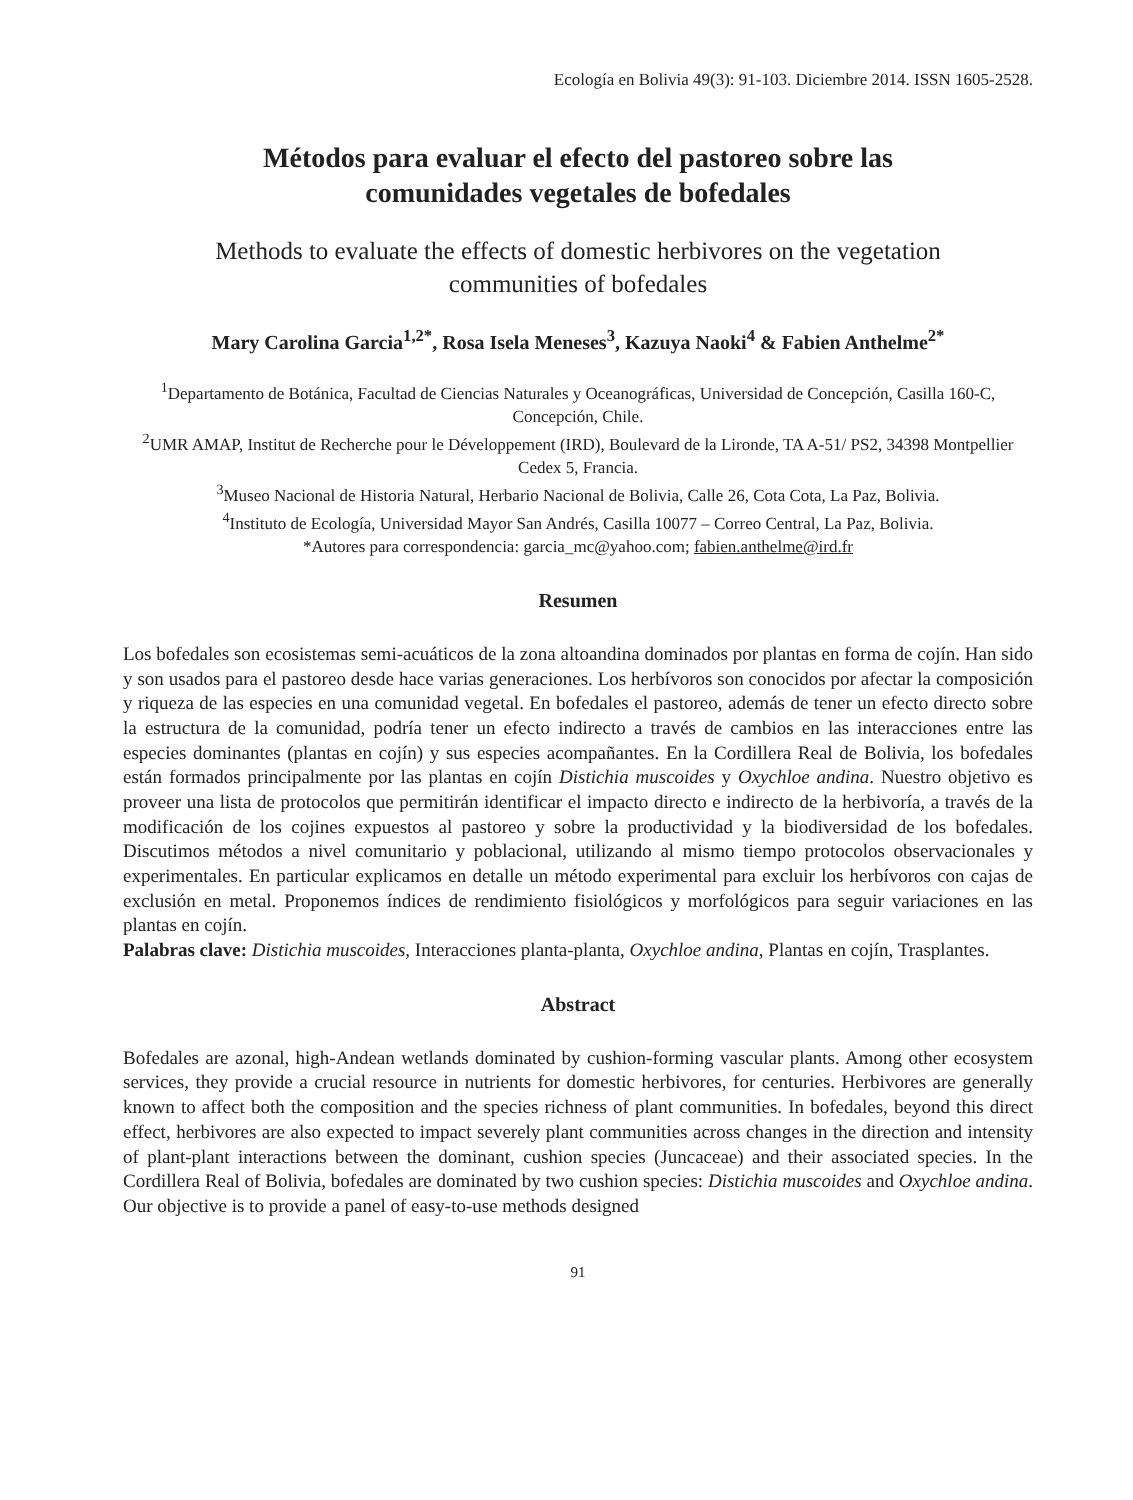Ecología en Bolivia 49(3): 91-103. Diciembre 2014. ISSN 1605-2528.
Métodos para evaluar el efecto del pastoreo sobre las
comunidades vegetales de bofedales
Methods to evaluate the effects of domestic herbivores on the vegetation
communities of bofedales
Mary Carolina Garcia<sup>1,2*</sup>, Rosa Isela Meneses<sup>3</sup>, Kazuya Naoki<sup>4</sup> & Fabien Anthelme<sup>2*</sup>
<sup>1</sup> Departamento de Botánica, Facultad de Ciencias Naturales y Oceanográficas, Universidad de Concepción, Casilla 160-C, Concepción, Chile.
<sup>2</sup> UMR AMAP, Institut de Recherche pour le Développement (IRD), Boulevard de la Lironde, TA A-51/ PS2, 34398 Montpellier Cedex 5, Francia.
<sup>3</sup> Museo Nacional de Historia Natural, Herbario Nacional de Bolivia, Calle 26, Cota Cota, La Paz, Bolivia.
<sup>4</sup> Instituto de Ecología, Universidad Mayor San Andrés, Casilla 10077 – Correo Central, La Paz, Bolivia.
*Autores para correspondencia: garcia_mc@yahoo.com; fabien.anthelme@ird.fr
Resumen
Los bofedales son ecosistemas semi-acuáticos de la zona altoandina dominados por plantas en forma de cojín. Han sido y son usados para el pastoreo desde hace varias generaciones. Los herbívoros son conocidos por afectar la composición y riqueza de las especies en una comunidad vegetal. En bofedales el pastoreo, además de tener un efecto directo sobre la estructura de la comunidad, podría tener un efecto indirecto a través de cambios en las interacciones entre las especies dominantes (plantas en cojín) y sus especies acompañantes. En la Cordillera Real de Bolivia, los bofedales están formados principalmente por las plantas en cojín Distichia muscoides y Oxychloe andina. Nuestro objetivo es proveer una lista de protocolos que permitirán identificar el impacto directo e indirecto de la herbivoría, a través de la modificación de los cojines expuestos al pastoreo y sobre la productividad y la biodiversidad de los bofedales. Discutimos métodos a nivel comunitario y poblacional, utilizando al mismo tiempo protocolos observacionales y experimentales. En particular explicamos en detalle un método experimental para excluir los herbívoros con cajas de exclusión en metal. Proponemos índices de rendimiento fisiológicos y morfológicos para seguir variaciones en las plantas en cojín.
Palabras clave: Distichia muscoides, Interacciones planta-planta, Oxychloe andina, Plantas en cojín, Trasplantes.
Abstract
Bofedales are azonal, high-Andean wetlands dominated by cushion-forming vascular plants. Among other ecosystem services, they provide a crucial resource in nutrients for domestic herbivores, for centuries. Herbivores are generally known to affect both the composition and the species richness of plant communities. In bofedales, beyond this direct effect, herbivores are also expected to impact severely plant communities across changes in the direction and intensity of plant-plant interactions between the dominant, cushion species (Juncaceae) and their associated species. In the Cordillera Real of Bolivia, bofedales are dominated by two cushion species: Distichia muscoides and Oxychloe andina. Our objective is to provide a panel of easy-to-use methods designed
91